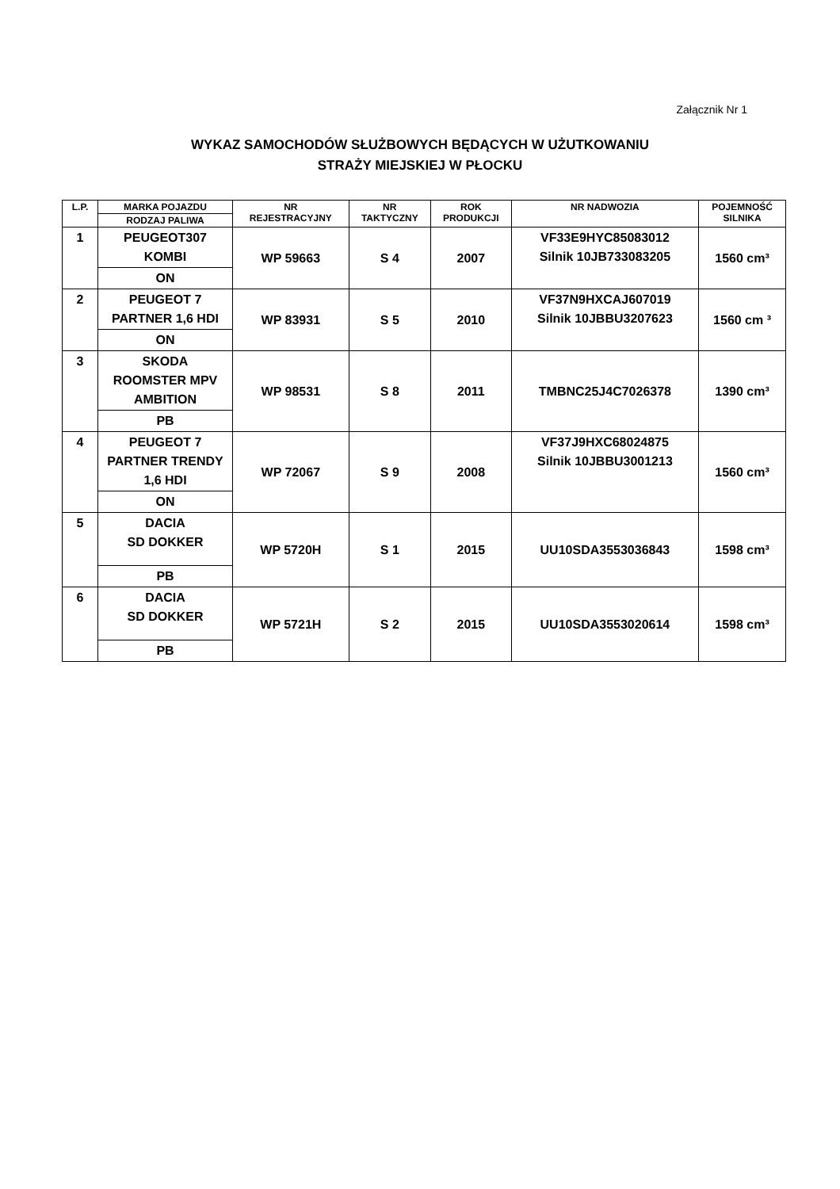Załącznik Nr 1
WYKAZ SAMOCHODÓW SŁUŻBOWYCH BĘDĄCYCH W UŻUTKOWANIU
STRAŻY MIEJSKIEJ W PŁOCKU
| L.P. | MARKA POJAZDU | NR REJESTRACYJNY | NR TAKTYCZNY | ROK PRODUKCJI | NR NADWOZIA | POJEMNOŚĆ SILNIKA |
| --- | --- | --- | --- | --- | --- | --- |
| | RODZAJ PALIWA | | | | | |
| 1 | PEUGEOT307 KOMBI | WP 59663 | S 4 | 2007 | VF33E9HYC85083012 Silnik 10JB733083205 | 1560 cm³ |
| | ON | | | | | |
| 2 | PEUGEOT 7 PARTNER 1,6 HDI | WP 83931 | S 5 | 2010 | VF37N9HXCAJ607019 Silnik 10JBBU3207623 | 1560 cm ³ |
| | ON | | | | | |
| 3 | SKODA ROOMSTER MPV AMBITION | WP 98531 | S 8 | 2011 | TMBNC25J4C7026378 | 1390 cm³ |
| | PB | | | | | |
| 4 | PEUGEOT 7 PARTNER TRENDY 1,6 HDI | WP 72067 | S 9 | 2008 | VF37J9HXC68024875 Silnik 10JBBU3001213 | 1560 cm³ |
| | ON | | | | | |
| 5 | DACIA SD DOKKER | WP 5720H | S 1 | 2015 | UU10SDA3553036843 | 1598 cm³ |
| | PB | | | | | |
| 6 | DACIA SD DOKKER | WP 5721H | S 2 | 2015 | UU10SDA3553020614 | 1598 cm³ |
| | PB | | | | | |